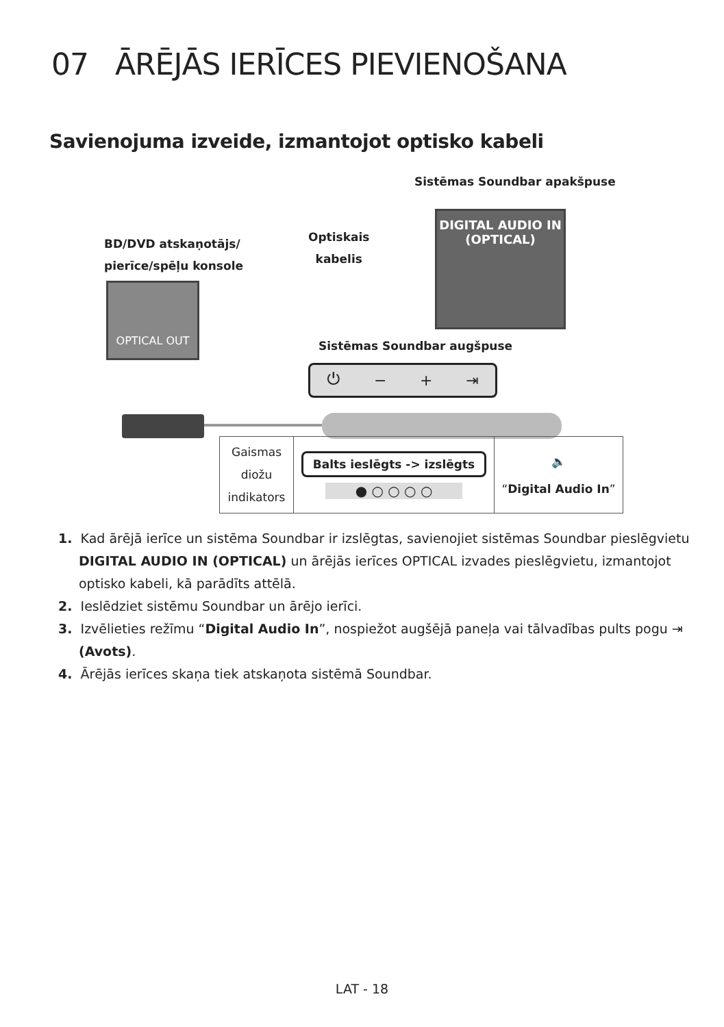07 ĀRĒJĀS IERĪCES PIEVIENOŠANA
Savienojuma izveide, izmantojot optisko kabeli
Sistēmas Soundbar apakšpuse
BD/DVD atskaņotājs/
pierīce/spēļu konsole
Optiskais
kabelis
DIGITAL AUDIO IN
(OPTICAL)
OPTICAL OUT
Sistēmas Soundbar augšpuse
⏻ − + ⇥
| Gaismas diožu indikators | Balts ieslēgts -> izslēgts ● ○ ○ ○ ○ | 🔈 “ Digital Audio In ” |
1. Kad ārējā ierīce un sistēma Soundbar ir izslēgtas, savienojiet sistēmas Soundbar pieslēgvietu DIGITAL AUDIO IN (OPTICAL) un ārējās ierīces OPTICAL izvades pieslēgvietu, izmantojot optisko kabeli, kā parādīts attēlā.
2. Ieslēdziet sistēmu Soundbar un ārējo ierīci.
3. Izvēlieties režīmu “Digital Audio In”, nospiežot augšējā paneļa vai tālvadības pults pogu ⇥ (Avots).
4. Ārējās ierīces skaņa tiek atskaņota sistēmā Soundbar.
LAT - 18